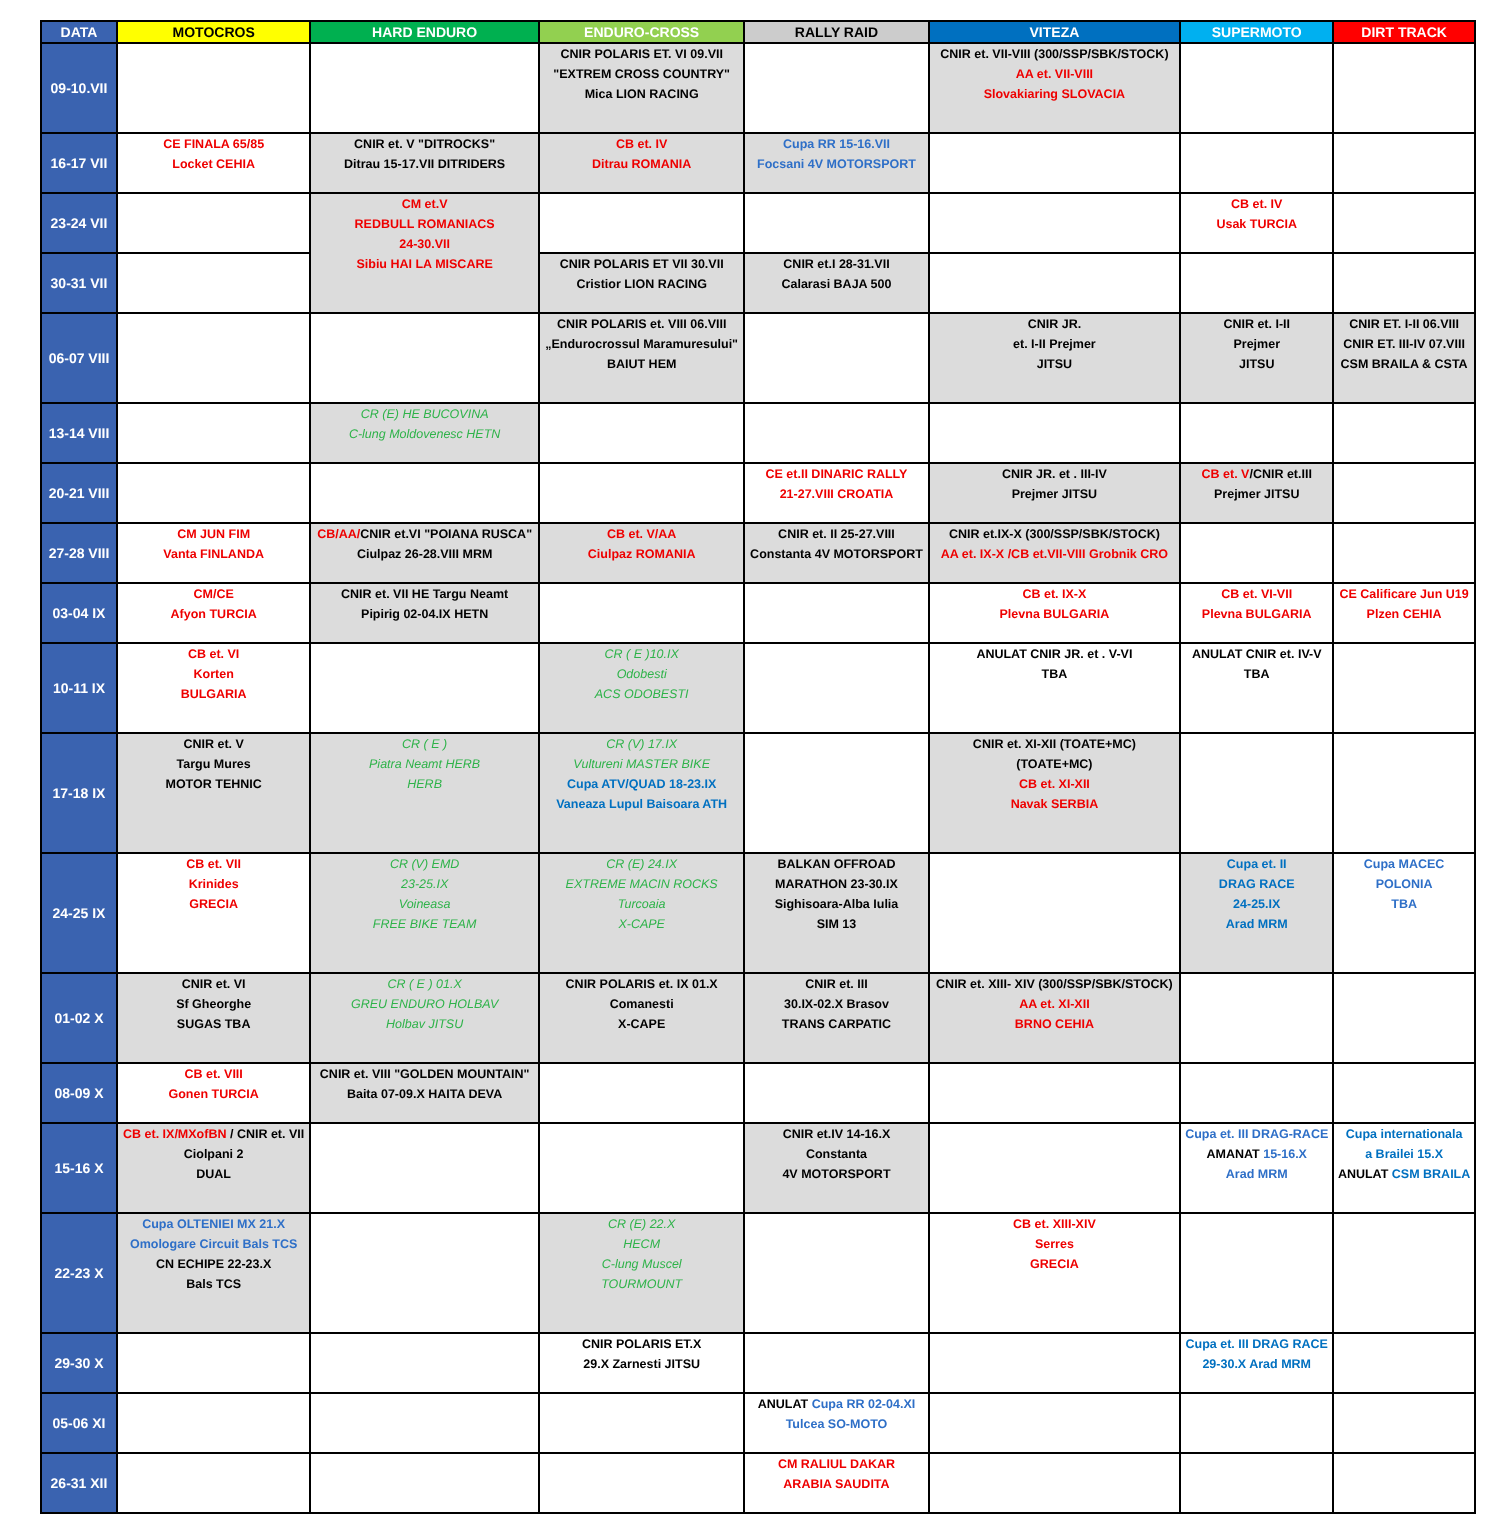| DATA | MOTOCROS | HARD ENDURO | ENDURO-CROSS | RALLY RAID | VITEZA | SUPERMOTO | DIRT TRACK |
| --- | --- | --- | --- | --- | --- | --- | --- |
| 09-10.VII | | | CNIR POLARIS ET. VI 09.VII "EXTREM CROSS COUNTRY" Mica LION RACING | | CNIR et. VII-VIII (300/SSP/SBK/STOCK) AA et. VII-VIII Slovakiaring SLOVACIA | | |
| 16-17 VII | CE FINALA 65/85 Locket CEHIA | CNIR et. V "DITROCKS" Ditrau 15-17.VII DITRIDERS | CB et. IV Ditrau ROMANIA | Cupa RR 15-16.VII Focsani 4V MOTORSPORT | | | |
| 23-24 VII | | CM et.V REDBULL ROMANIACS 24-30.VII Sibiu HAI LA MISCARE | | | | CB et. IV Usak TURCIA | |
| 30-31 VII | | | CNIR POLARIS ET VII 30.VII Cristior LION RACING | CNIR et.I 28-31.VII Calarasi BAJA 500 | | | |
| 06-07 VIII | | | CNIR POLARIS et. VIII 06.VIII „Endurocrossul Maramuresului" BAIUT HEM | | CNIR JR. et. I-II Prejmer JITSU | CNIR et. I-II Prejmer JITSU | CNIR ET. I-II 06.VIII CNIR ET. III-IV 07.VIII CSM BRAILA & CSTA |
| 13-14 VIII | | CR (E) HE BUCOVINA C-lung Moldovenesc HETN | | | | | |
| 20-21 VIII | | | | CE et.II DINARIC RALLY 21-27.VIII CROATIA | CNIR JR. et . III-IV Prejmer JITSU | CB et. V /CNIR et.III Prejmer JITSU | |
| 27-28 VIII | CM JUN FIM Vanta FINLANDA | CB/AA/ CNIR et.VI "POIANA RUSCA" Ciulpaz 26-28.VIII MRM | CB et. V/AA Ciulpaz ROMANIA | CNIR et. II 25-27.VIII Constanta 4V MOTORSPORT | CNIR et.IX-X (300/SSP/SBK/STOCK) AA et. IX-X /CB et.VII-VIII Grobnik CRO | | |
| 03-04 IX | CM/CE Afyon TURCIA | CNIR et. VII HE Targu Neamt Pipirig 02-04.IX HETN | | | CB et. IX-X Plevna BULGARIA | CB et. VI-VII Plevna BULGARIA | CE Calificare Jun U19 Plzen CEHIA |
| 10-11 IX | CB et. VI Korten BULGARIA | | CR ( E )10.IX Odobesti ACS ODOBESTI | | ANULAT CNIR JR. et . V-VI TBA | ANULAT CNIR et. IV-V TBA | |
| 17-18 IX | CNIR et. V Targu Mures MOTOR TEHNIC | CR ( E ) Piatra Neamt HERB HERB | CR (V) 17.IX Vultureni MASTER BIKE Cupa ATV/QUAD 18-23.IX Vaneaza Lupul Baisoara ATH | | CNIR et. XI-XII (TOATE+MC) (TOATE+MC) CB et. XI-XII Navak SERBIA | | |
| 24-25 IX | CB et. VII Krinides GRECIA | CR (V) EMD 23-25.IX Voineasa FREE BIKE TEAM | CR (E) 24.IX EXTREME MACIN ROCKS Turcoaia X-CAPE | BALKAN OFFROAD MARATHON 23-30.IX Sighisoara-Alba Iulia SIM 13 | | Cupa et. II DRAG RACE 24-25.IX Arad MRM | Cupa MACEC POLONIA TBA |
| 01-02 X | CNIR et. VI Sf Gheorghe SUGAS TBA | CR ( E ) 01.X GREU ENDURO HOLBAV Holbav JITSU | CNIR POLARIS et. IX 01.X Comanesti X-CAPE | CNIR et. III 30.IX-02.X Brasov TRANS CARPATIC | CNIR et. XIII- XIV (300/SSP/SBK/STOCK) AA et. XI-XII BRNO CEHIA | | |
| 08-09 X | CB et. VIII Gonen TURCIA | CNIR et. VIII "GOLDEN MOUNTAIN" Baita 07-09.X HAITA DEVA | | | | | |
| 15-16 X | CB et. IX/MXofBN / CNIR et. VII Ciolpani 2 DUAL | | | CNIR et.IV 14-16.X Constanta 4V MOTORSPORT | | Cupa et. III DRAG-RACE AMANAT 15-16.X Arad MRM | Cupa internationala a Brailei 15.X ANULAT CSM BRAILA |
| 22-23 X | Cupa OLTENIEI MX 21.X Omologare Circuit Bals TCS CN ECHIPE 22-23.X Bals TCS | | CR (E) 22.X HECM C-lung Muscel TOURMOUNT | | CB et. XIII-XIV Serres GRECIA | | |
| 29-30 X | | | CNIR POLARIS ET.X 29.X Zarnesti JITSU | | | Cupa et. III DRAG RACE 29-30.X Arad MRM | |
| 05-06 XI | | | | ANULAT Cupa RR 02-04.XI Tulcea SO-MOTO | | | |
| 26-31 XII | | | | CM RALIUL DAKAR ARABIA SAUDITA | | | |